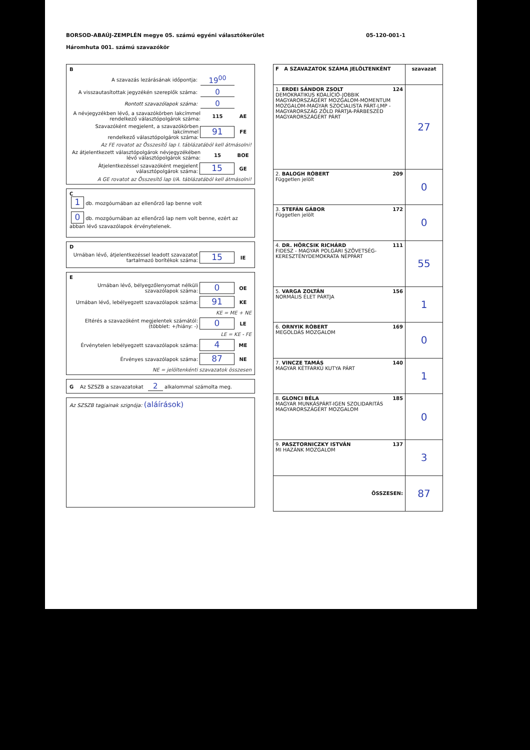BORSOD-ABAÚJ-ZEMPLÉN megye 05. számú egyéni választókerület
Háromhuta 001. számú szavazókör
05-120-001-1
B
A szavazás lezárásának időpontja: 19<sup>00</sup>
A visszautasítottak jegyzékén szereplők száma: 0
Rontott szavazólapok száma: 0
A névjegyzékben lévő, a szavazókörben lakcímmel
rendelkező választópolgárok száma: 115 AE
Szavazóként megjelent, a szavazókörben lakcímmel
rendelkező választópolgárok száma: 91 FE
Az FE rovatot az Összesítő lap I. táblázatából kell átmásolni!
Az átjelentkezett választópolgárok névjegyzékében
lévő választópolgárok száma: 15 BOE
Átjelentkezéssel szavazóként megjelent
választópolgárok száma: 15 GE
A GE rovatot az Összesítő lap I/A. táblázatából kell átmásolni!
C
1 db. mozgóurnában az ellenőrző lap benne volt
0 db. mozgóurnában az ellenőrző lap nem volt benne, ezért az abban lévő szavazólapok érvénytelenek.
D
Urnában lévő, átjelentkezéssel leadott szavazatot
tartalmazó borítékok száma: 15 IE
E
Urnában lévő, bélyegzőlenyomat nélküli
szavazólapok száma: 0 OE
Urnában lévő, lebélyegzett szavazólapok száma: 91 KE
KE = ME + NE
Eltérés a szavazóként megjelentek számától:
(többlet: +/hiány: -) 0 LE
LE = KE - FE
Érvénytelen lebélyegzett szavazólapok száma: 4 ME
Érvényes szavazólapok száma: 87 NE
NE = jelöltenkénti szavazatok összesen
G Az SZSZB a szavazatokat 2 alkalommal számolta meg.
Az SZSZB tagjainak szignója: (aláírások)
| F A SZAVAZATOK SZÁMA JELÖLTENKÉNT | szavazat |
| --- | --- |
| 1. ERDEI SÁNDOR ZSOLT 124 DEMOKRATIKUS KOALÍCIÓ-JOBBIK MAGYARORSZÁGÉRT MOZGALOM-MOMENTUM MOZGALOM-MAGYAR SZOCIALISTA PÁRT-LMP - MAGYARORSZÁG ZÖLD PÁRTJA-PÁRBESZÉD MAGYARORSZÁGÉRT PÁRT | 27 |
| 2. BALOGH RÓBERT 209 Független jelölt | 0 |
| 3. STEFÁN GÁBOR 172 Független jelölt | 0 |
| 4. DR. HÖRCSIK RICHÁRD 111 FIDESZ - MAGYAR POLGÁRI SZÖVETSÉG-KERESZTÉNYDEMOKRATA NÉPPÁRT | 55 |
| 5. VARGA ZOLTÁN 156 NORMÁLIS ÉLET PÁRTJA | 1 |
| 6. ORNYIK RÓBERT 169 MEGOLDÁS MOZGALOM | 0 |
| 7. VINCZE TAMÁS 140 MAGYAR KÉTFARKÚ KUTYA PÁRT | 1 |
| 8. GLONCI BÉLA 185 MAGYAR MUNKÁSPÁRT-IGEN SZOLIDARITÁS MAGYARORSZÁGÉRT MOZGALOM | 0 |
| 9. PASZTORNICZKY ISTVÁN 137 MI HAZÁNK MOZGALOM | 3 |
| ÖSSZESEN: | 87 |